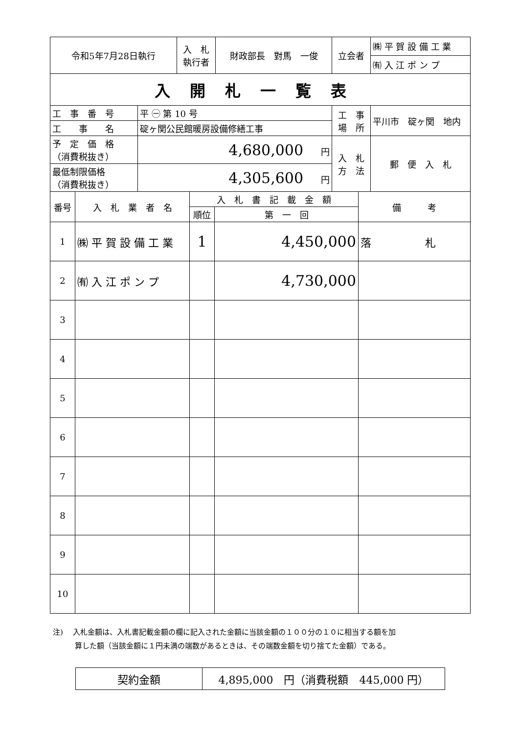| 令和5年7月28日執行 | 入 札 執行者 | 財政部長 對馬 一俊 | 立会者 | ㈱ 平 賀 設 備 工 業 |
| | | | | ㈲ 入 江 ポ ン プ |
| 入開札一覧表 | | | | |
| 工 事 番 号 | 平 ㊀ 第 10 号 | 工 事 場 所 | 平川市 碇ヶ関 地内 |
| 工 事 名 | 碇ヶ関公民館暖房設備修繕工事 | | |
| 予 定 価 格 （消費税抜き） | 4,680,000 円 | 入 札 方 法 | 郵 便 入 札 |
| 最低制限価格 （消費税抜き） | 4,305,600 円 | | |
| 番号 | 入 札 業 者 名 | 入 札 書 記 載 金 額 | | 備 考 |
| --- | --- | --- | --- | --- |
| | | 順位 | 第 一 回 | |
| 1 | ㈱ 平 賀 設 備 工 業 | 1 | 4,450,000 | 落 札 |
| 2 | ㈲ 入 江 ポ ン プ | | 4,730,000 | |
| 3 | | | | |
| 4 | | | | |
| 5 | | | | |
| 6 | | | | |
| 7 | | | | |
| 8 | | | | |
| 9 | | | | |
| 10 | | | | |
注)　 入札金額は、入札書記載金額の欄に記入された金額に当該金額の１００分の１０に相当する額を加
　　　算した額（当該金額に１円未満の端数があるときは、その端数金額を切り捨てた金額）である。
| 契約金額 | 4,895,000 円（消費税額 445,000 円） |